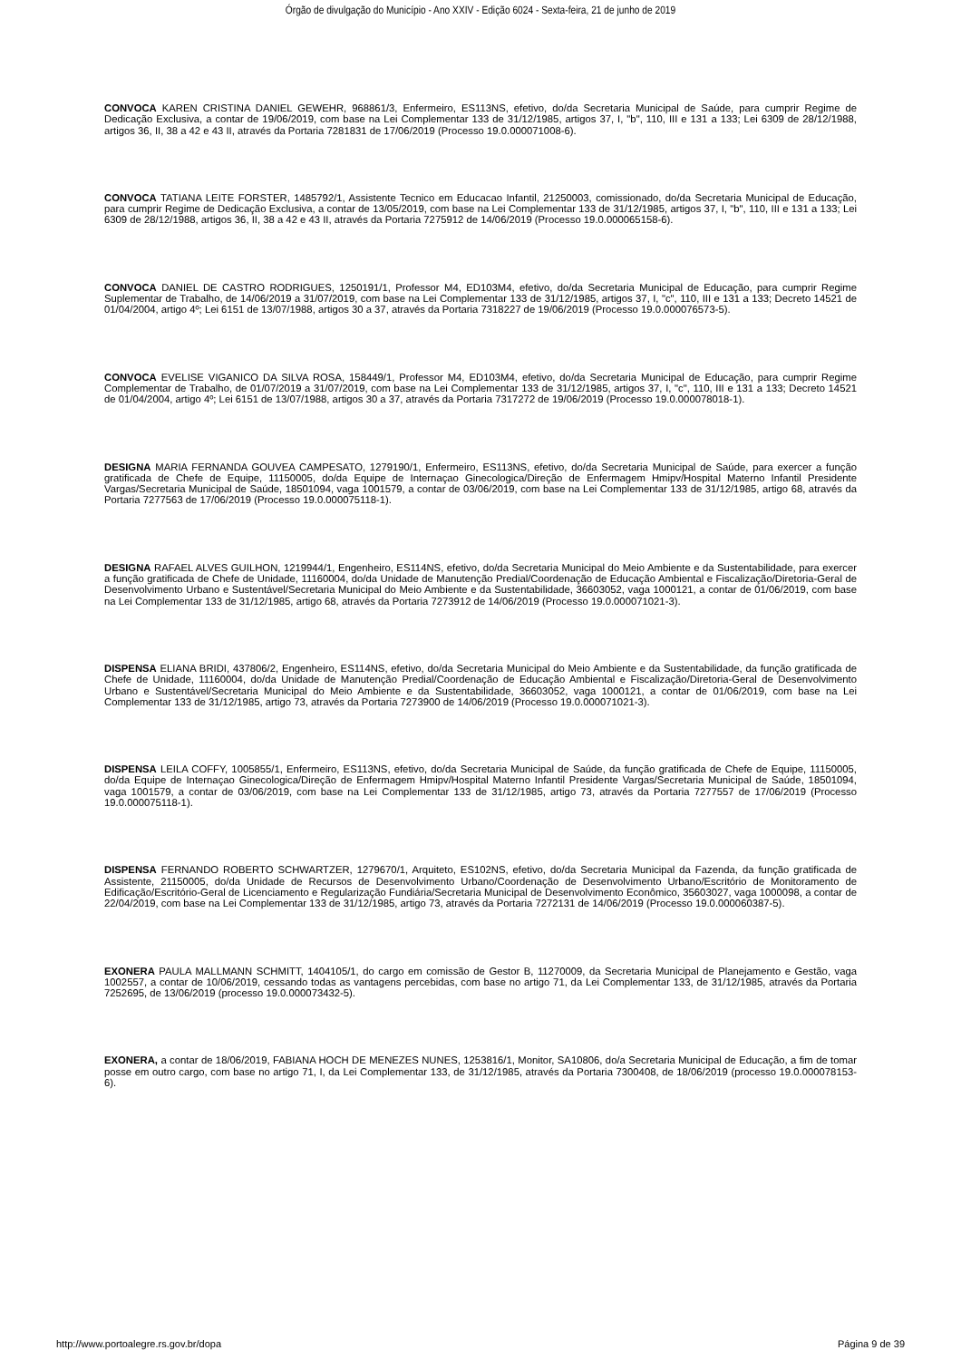Órgão de divulgação do Município - Ano XXIV - Edição 6024 - Sexta-feira, 21 de junho de 2019
CONVOCA KAREN CRISTINA DANIEL GEWEHR, 968861/3, Enfermeiro, ES113NS, efetivo, do/da Secretaria Municipal de Saúde, para cumprir Regime de Dedicação Exclusiva, a contar de 19/06/2019, com base na Lei Complementar 133 de 31/12/1985, artigos 37, I, "b", 110, III e 131 a 133; Lei 6309 de 28/12/1988, artigos 36, II, 38 a 42 e 43 II, através da Portaria 7281831 de 17/06/2019 (Processo 19.0.000071008-6).
CONVOCA TATIANA LEITE FORSTER, 1485792/1, Assistente Tecnico em Educacao Infantil, 21250003, comissionado, do/da Secretaria Municipal de Educação, para cumprir Regime de Dedicação Exclusiva, a contar de 13/05/2019, com base na Lei Complementar 133 de 31/12/1985, artigos 37, I, "b", 110, III e 131 a 133; Lei 6309 de 28/12/1988, artigos 36, II, 38 a 42 e 43 II, através da Portaria 7275912 de 14/06/2019 (Processo 19.0.000065158-6).
CONVOCA DANIEL DE CASTRO RODRIGUES, 1250191/1, Professor M4, ED103M4, efetivo, do/da Secretaria Municipal de Educação, para cumprir Regime Suplementar de Trabalho, de 14/06/2019 a 31/07/2019, com base na Lei Complementar 133 de 31/12/1985, artigos 37, I, "c", 110, III e 131 a 133; Decreto 14521 de 01/04/2004, artigo 4º; Lei 6151 de 13/07/1988, artigos 30 a 37, através da Portaria 7318227 de 19/06/2019 (Processo 19.0.000076573-5).
CONVOCA EVELISE VIGANICO DA SILVA ROSA, 158449/1, Professor M4, ED103M4, efetivo, do/da Secretaria Municipal de Educação, para cumprir Regime Complementar de Trabalho, de 01/07/2019 a 31/07/2019, com base na Lei Complementar 133 de 31/12/1985, artigos 37, I, "c", 110, III e 131 a 133; Decreto 14521 de 01/04/2004, artigo 4º; Lei 6151 de 13/07/1988, artigos 30 a 37, através da Portaria 7317272 de 19/06/2019 (Processo 19.0.000078018-1).
DESIGNA MARIA FERNANDA GOUVEA CAMPESATO, 1279190/1, Enfermeiro, ES113NS, efetivo, do/da Secretaria Municipal de Saúde, para exercer a função gratificada de Chefe de Equipe, 11150005, do/da Equipe de Internaçao Ginecologica/Direção de Enfermagem Hmipv/Hospital Materno Infantil Presidente Vargas/Secretaria Municipal de Saúde, 18501094, vaga 1001579, a contar de 03/06/2019, com base na Lei Complementar 133 de 31/12/1985, artigo 68, através da Portaria 7277563 de 17/06/2019 (Processo 19.0.000075118-1).
DESIGNA RAFAEL ALVES GUILHON, 1219944/1, Engenheiro, ES114NS, efetivo, do/da Secretaria Municipal do Meio Ambiente e da Sustentabilidade, para exercer a função gratificada de Chefe de Unidade, 11160004, do/da Unidade de Manutenção Predial/Coordenação de Educação Ambiental e Fiscalização/Diretoria-Geral de Desenvolvimento Urbano e Sustentável/Secretaria Municipal do Meio Ambiente e da Sustentabilidade, 36603052, vaga 1000121, a contar de 01/06/2019, com base na Lei Complementar 133 de 31/12/1985, artigo 68, através da Portaria 7273912 de 14/06/2019 (Processo 19.0.000071021-3).
DISPENSA ELIANA BRIDI, 437806/2, Engenheiro, ES114NS, efetivo, do/da Secretaria Municipal do Meio Ambiente e da Sustentabilidade, da função gratificada de Chefe de Unidade, 11160004, do/da Unidade de Manutenção Predial/Coordenação de Educação Ambiental e Fiscalização/Diretoria-Geral de Desenvolvimento Urbano e Sustentável/Secretaria Municipal do Meio Ambiente e da Sustentabilidade, 36603052, vaga 1000121, a contar de 01/06/2019, com base na Lei Complementar 133 de 31/12/1985, artigo 73, através da Portaria 7273900 de 14/06/2019 (Processo 19.0.000071021-3).
DISPENSA LEILA COFFY, 1005855/1, Enfermeiro, ES113NS, efetivo, do/da Secretaria Municipal de Saúde, da função gratificada de Chefe de Equipe, 11150005, do/da Equipe de Internaçao Ginecologica/Direção de Enfermagem Hmipv/Hospital Materno Infantil Presidente Vargas/Secretaria Municipal de Saúde, 18501094, vaga 1001579, a contar de 03/06/2019, com base na Lei Complementar 133 de 31/12/1985, artigo 73, através da Portaria 7277557 de 17/06/2019 (Processo 19.0.000075118-1).
DISPENSA FERNANDO ROBERTO SCHWARTZER, 1279670/1, Arquiteto, ES102NS, efetivo, do/da Secretaria Municipal da Fazenda, da função gratificada de Assistente, 21150005, do/da Unidade de Recursos de Desenvolvimento Urbano/Coordenação de Desenvolvimento Urbano/Escritório de Monitoramento de Edificação/Escritório-Geral de Licenciamento e Regularização Fundiária/Secretaria Municipal de Desenvolvimento Econômico, 35603027, vaga 1000098, a contar de 22/04/2019, com base na Lei Complementar 133 de 31/12/1985, artigo 73, através da Portaria 7272131 de 14/06/2019 (Processo 19.0.000060387-5).
EXONERA PAULA MALLMANN SCHMITT, 1404105/1, do cargo em comissão de Gestor B, 11270009, da Secretaria Municipal de Planejamento e Gestão, vaga 1002557, a contar de 10/06/2019, cessando todas as vantagens percebidas, com base no artigo 71, da Lei Complementar 133, de 31/12/1985, através da Portaria 7252695, de 13/06/2019 (processo 19.0.000073432-5).
EXONERA, a contar de 18/06/2019, FABIANA HOCH DE MENEZES NUNES, 1253816/1, Monitor, SA10806, do/a Secretaria Municipal de Educação, a fim de tomar posse em outro cargo, com base no artigo 71, I, da Lei Complementar 133, de 31/12/1985, através da Portaria 7300408, de 18/06/2019 (processo 19.0.000078153-6).
http://www.portoalegre.rs.gov.br/dopa Página 9 de 39